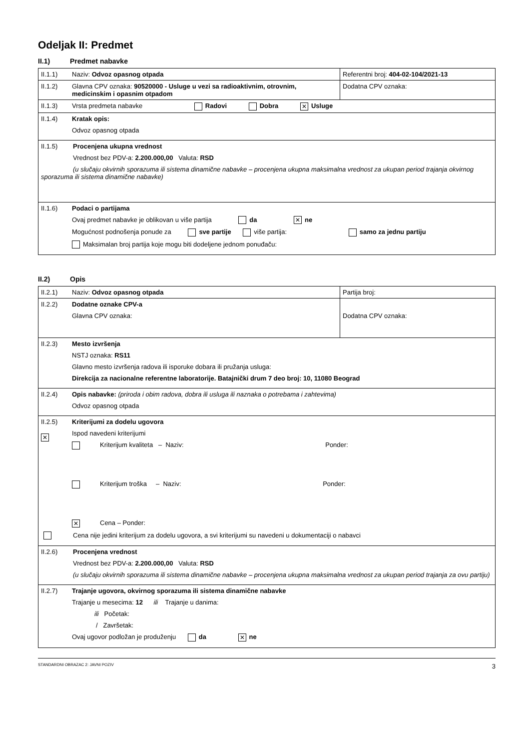Odeljak II: Predmet
II.1) Predmet nabavke
| II.1.1) | Naziv: Odvoz opasnog otpada | Referentni broj: 404-02-104/2021-13 |
| II.1.2) | Glavna CPV oznaka: 90520000 - Usluge u vezi sa radioaktivnim, otrovnim, medicinskim i opasnim otpadom | Dodatna CPV oznaka: |
| II.1.3) | Vrsta predmeta nabavke Radovi Dobra ✕ Usluge | |
| II.1.4) | Kratak opis: Odvoz opasnog otpada | |
| II.1.5) Procenjena ukupna vrednost Vrednost bez PDV-a: 2.200.000,00 Valuta: RSD (u slučaju okvirnih sporazuma ili sistema dinamične nabavke – procenjena ukupna maksimalna vrednost za ukupan period trajanja okvirnog sporazuma ili sistema dinamične nabavke) | | |
| II.1.6) | Podaci o partijama Ovaj predmet nabavke je oblikovan u više partija da ✕ ne Mogućnost podnošenja ponude za sve partije više partija: samo za jednu partiju Maksimalan broj partija koje mogu biti dodeljene jednom ponuđaču: | |
II.2) Opis
| II.2.1) | Naziv: Odvoz opasnog otpada | Partija broj: |
| II.2.2) | Dodatne oznake CPV-a Glavna CPV oznaka: | Dodatna CPV oznaka: |
| II.2.3) | Mesto izvršenja NSTJ oznaka: RS11 Glavno mesto izvršenja radova ili isporuke dobara ili pružanja usluga: Direkcija za nacionalne referentne laboratorije. Batajnički drum 7 deo broj: 10, 11080 Beograd | |
| II.2.4) | Opis nabavke: (priroda i obim radova, dobra ili usluga ili naznaka o potrebama i zahtevima) Odvoz opasnog otpada | |
| II.2.5) ✕ | Kriterijumi za dodelu ugovora Ispod navedeni kriterijumi Kriterijum kvaliteta – Naziv: Ponder: Kriterijum troška – Naziv: Ponder: ✕ Cena – Ponder: Cena nije jedini kriterijum za dodelu ugovora, a svi kriterijumi su navedeni u dokumentaciji o nabavci | |
| II.2.6) Procenjena vrednost Vrednost bez PDV-a: 2.200.000,00 Valuta: RSD (u slučaju okvirnih sporazuma ili sistema dinamične nabavke – procenjena ukupna maksimalna vrednost za ukupan period trajanja za ovu partiju) | | |
| II.2.7) | Trajanje ugovora, okvirnog sporazuma ili sistema dinamične nabavke Trajanje u mesecima: 12 ili Trajanje u danima: ili Početak: / Završetak: Ovaj ugovor podložan je produženju da ✕ ne | |
STANDARDNI OBRAZAC 2: JAVNI POZIV 3